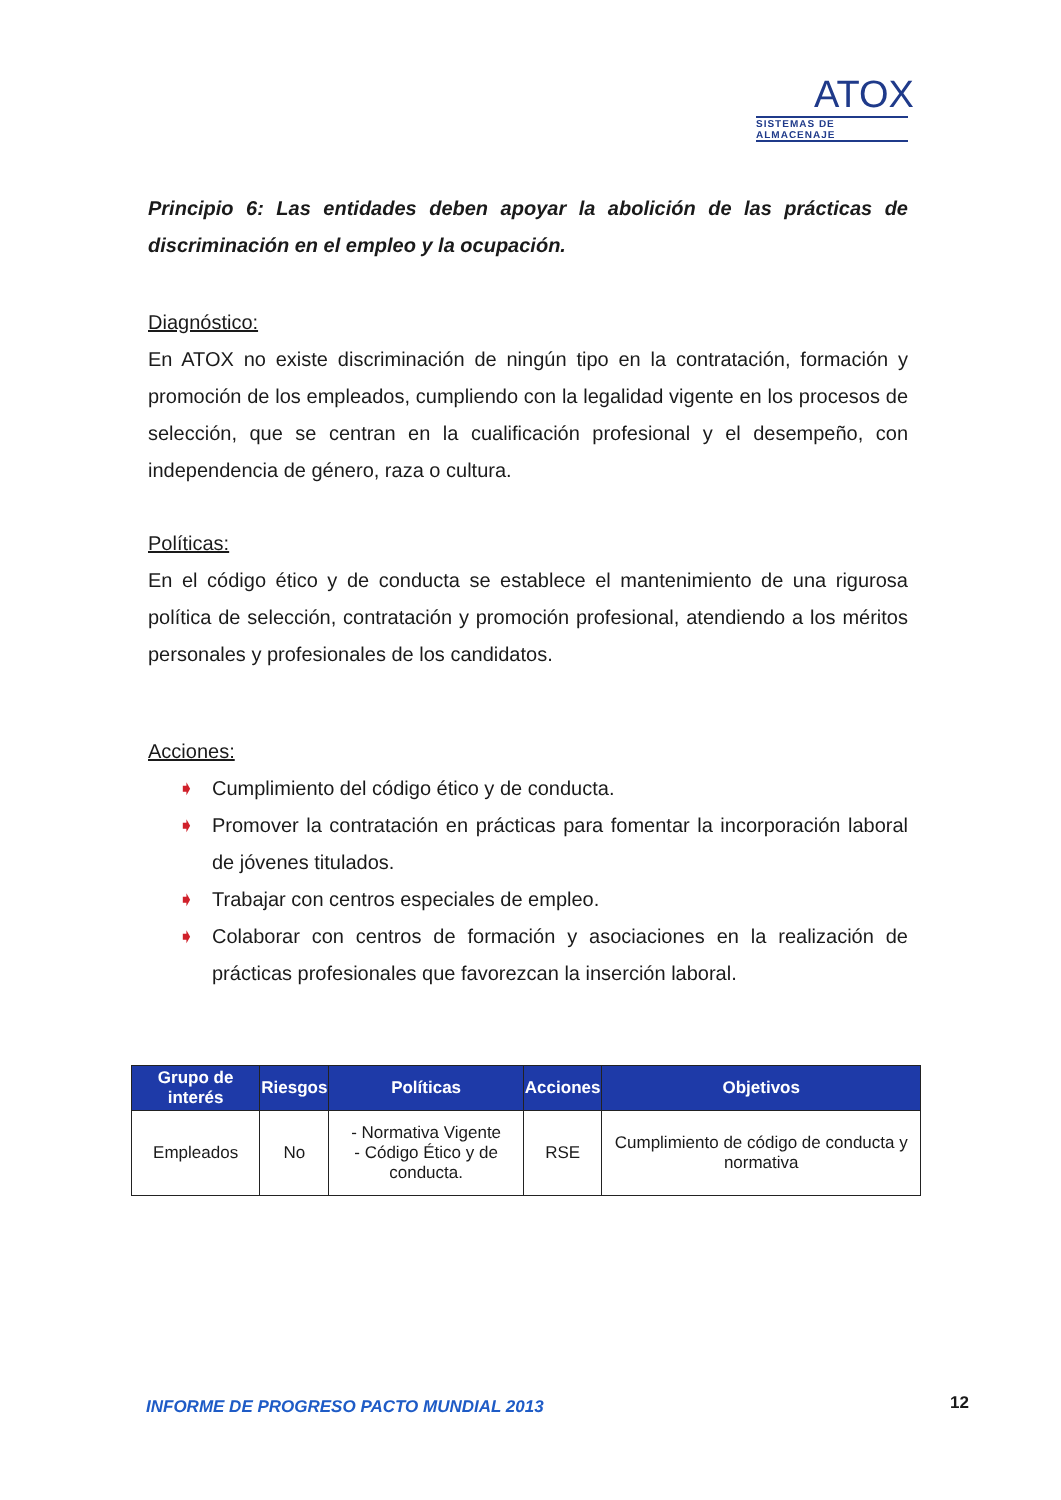ATOX
SISTEMAS DE ALMACENAJE
Principio 6: Las entidades deben apoyar la abolición de las prácticas de discriminación en el empleo y la ocupación.
Diagnóstico:
En ATOX no existe discriminación de ningún tipo en la contratación, formación y promoción de los empleados, cumpliendo con la legalidad vigente en los procesos de selección, que se centran en la cualificación profesional y el desempeño, con independencia de género, raza o cultura.
Políticas:
En el código ético y de conducta se establece el mantenimiento de una rigurosa política de selección, contratación y promoción profesional, atendiendo a los méritos personales y profesionales de los candidatos.
Acciones:
➧ Cumplimiento del código ético y de conducta.
➧ Promover la contratación en prácticas para fomentar la incorporación laboral de jóvenes titulados.
➧ Trabajar con centros especiales de empleo.
➧ Colaborar con centros de formación y asociaciones en la realización de prácticas profesionales que favorezcan la inserción laboral.
| Grupo de interés | Riesgos | Políticas | Acciones | Objetivos |
| --- | --- | --- | --- | --- |
| Empleados | No | - Normativa Vigente - Código Ético y de conducta. | RSE | Cumplimiento de código de conducta y normativa |
INFORME DE PROGRESO PACTO MUNDIAL 2013
12